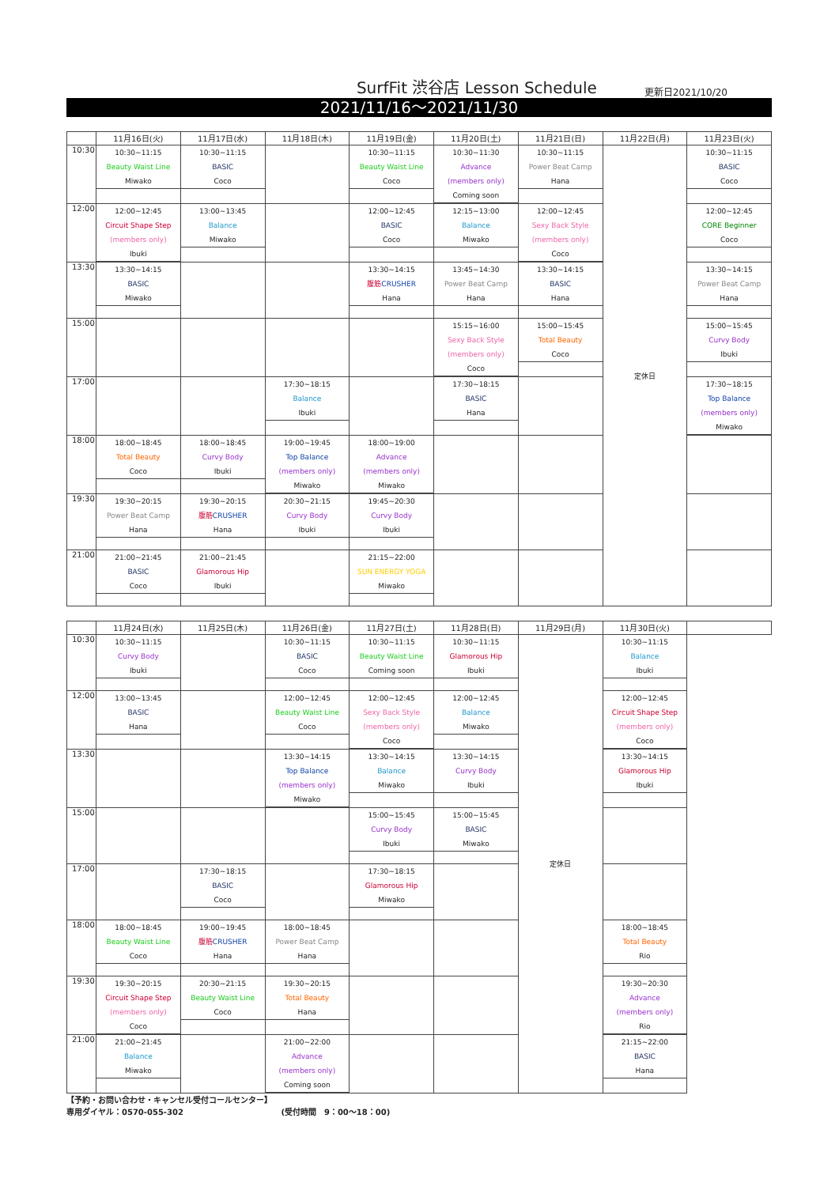SurfFit 渋谷店 Lesson Schedule
更新日2021/10/20
2021/11/16～2021/11/30
| | 11月16日(火) | 11月17日(水) | 11月18日(木) | 11月19日(金) | 11月20日(土) | 11月21日(日) | 11月22日(月) | 11月23日(火) |
| --- | --- | --- | --- | --- | --- | --- | --- | --- |
| 10:30 | 10:30~11:15 Beauty Waist Line Miwako | 10:30~11:15 BASIC Coco | | 10:30~11:15 Beauty Waist Line Coco | 10:30~11:30 Advance (members only) Coming soon | 10:30~11:15 Power Beat Camp Hana | 定休日 | 10:30~11:15 BASIC Coco |
| 12:00 | 12:00~12:45 Circuit Shape Step (members only) Ibuki | 13:00~13:45 Balance Miwako | | 12:00~12:45 BASIC Coco | 12:15~13:00 Balance Miwako | 12:00~12:45 Sexy Back Style (members only) Coco | | 12:00~12:45 CORE Beginner Coco |
| 13:30 | 13:30~14:15 BASIC Miwako | | | 13:30~14:15 腹筋 CRUSHER Hana | 13:45~14:30 Power Beat Camp Hana | 13:30~14:15 BASIC Hana | | 13:30~14:15 Power Beat Camp Hana |
| 15:00 | | | | | 15:15~16:00 Sexy Back Style (members only) Coco | 15:00~15:45 Total Beauty Coco | | 15:00~15:45 Curvy Body Ibuki |
| 17:00 | | | 17:30~18:15 Balance Ibuki | | 17:30~18:15 BASIC Hana | | | 17:30~18:15 Top Balance (members only) Miwako |
| 18:00 | 18:00~18:45 Total Beauty Coco | 18:00~18:45 Curvy Body Ibuki | 19:00~19:45 Top Balance (members only) Miwako | 18:00~19:00 Advance (members only) Miwako | | | | |
| 19:30 | 19:30~20:15 Power Beat Camp Hana | 19:30~20:15 腹筋 CRUSHER Hana | 20:30~21:15 Curvy Body Ibuki | 19:45~20:30 Curvy Body Ibuki | | | | |
| 21:00 | 21:00~21:45 BASIC Coco | 21:00~21:45 Glamorous Hip Ibuki | | 21:15~22:00 SUN ENERGY YOGA Miwako | | | | |
| | 11月24日(水) | 11月25日(木) | 11月26日(金) | 11月27日(土) | 11月28日(日) | 11月29日(月) | 11月30日(火) | |
| --- | --- | --- | --- | --- | --- | --- | --- | --- |
| 10:30 | 10:30~11:15 Curvy Body Ibuki | | 10:30~11:15 BASIC Coco | 10:30~11:15 Beauty Waist Line Coming soon | 10:30~11:15 Glamorous Hip Ibuki | 定休日 | 10:30~11:15 Balance Ibuki | |
| 12:00 | 13:00~13:45 BASIC Hana | | 12:00~12:45 Beauty Waist Line Coco | 12:00~12:45 Sexy Back Style (members only) Coco | 12:00~12:45 Balance Miwako | | 12:00~12:45 Circuit Shape Step (members only) Coco | |
| 13:30 | | | 13:30~14:15 Top Balance (members only) Miwako | 13:30~14:15 Balance Miwako | 13:30~14:15 Curvy Body Ibuki | | 13:30~14:15 Glamorous Hip Ibuki | |
| 15:00 | | | | 15:00~15:45 Curvy Body Ibuki | 15:00~15:45 BASIC Miwako | | | |
| 17:00 | | 17:30~18:15 BASIC Coco | | 17:30~18:15 Glamorous Hip Miwako | | | | |
| 18:00 | 18:00~18:45 Beauty Waist Line Coco | 19:00~19:45 腹筋 CRUSHER Hana | 18:00~18:45 Power Beat Camp Hana | | | | 18:00~18:45 Total Beauty Rio | |
| 19:30 | 19:30~20:15 Circuit Shape Step (members only) Coco | 20:30~21:15 Beauty Waist Line Coco | 19:30~20:15 Total Beauty Hana | | | | 19:30~20:30 Advance (members only) Rio | |
| 21:00 | 21:00~21:45 Balance Miwako | | 21:00~22:00 Advance (members only) Coming soon | | | | 21:15~22:00 BASIC Hana | |
【予約・お問い合わせ・キャンセル受付コールセンター】
専用ダイヤル：0570-055-302 (受付時間　9：00～18：00)